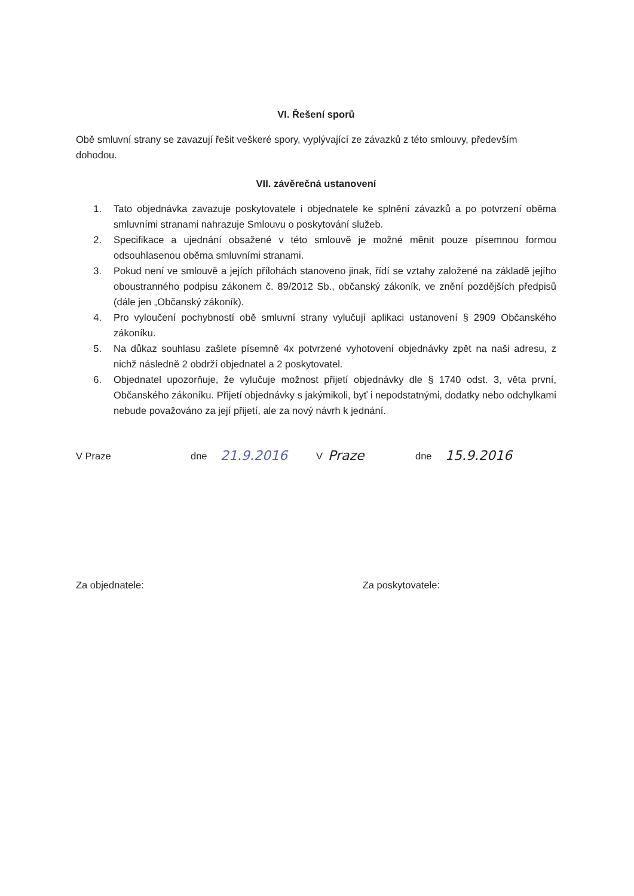VI. Řešení sporů
Obě smluvní strany se zavazují řešit veškeré spory, vyplývající ze závazků z této smlouvy, především dohodou.
VII. závěrečná ustanovení
1. Tato objednávka zavazuje poskytovatele i objednatele ke splnění závazků a po potvrzení oběma smluvními stranami nahrazuje Smlouvu o poskytování služeb.
2. Specifikace a ujednání obsažené v této smlouvě je možné měnit pouze písemnou formou odsouhlasenou oběma smluvními stranami.
3. Pokud není ve smlouvě a jejích přílohách stanoveno jinak, řídí se vztahy založené na základě jejího oboustranného podpisu zákonem č. 89/2012 Sb., občanský zákoník, ve znění pozdějších předpisů (dále jen „Občanský zákoník).
4. Pro vyloučení pochybností obě smluvní strany vylučují aplikaci ustanovení § 2909 Občanského zákoníku.
5. Na důkaz souhlasu zašlete písemně 4x potvrzené vyhotovení objednávky zpět na naši adresu, z nichž následně 2 obdrží objednatel a 2 poskytovatel.
6. Objednatel upozorňuje, že vylučuje možnost přijetí objednávky dle § 1740 odst. 3, věta první, Občanského zákoníku. Přijetí objednávky s jakýmikoli, byť i nepodstatnými, dodatky nebo odchylkami nebude považováno za její přijetí, ale za nový návrh k jednání.
V Praze dne 21.9.2016 V Praze dne 15.9.2016
Za objednatele: Za poskytovatele: